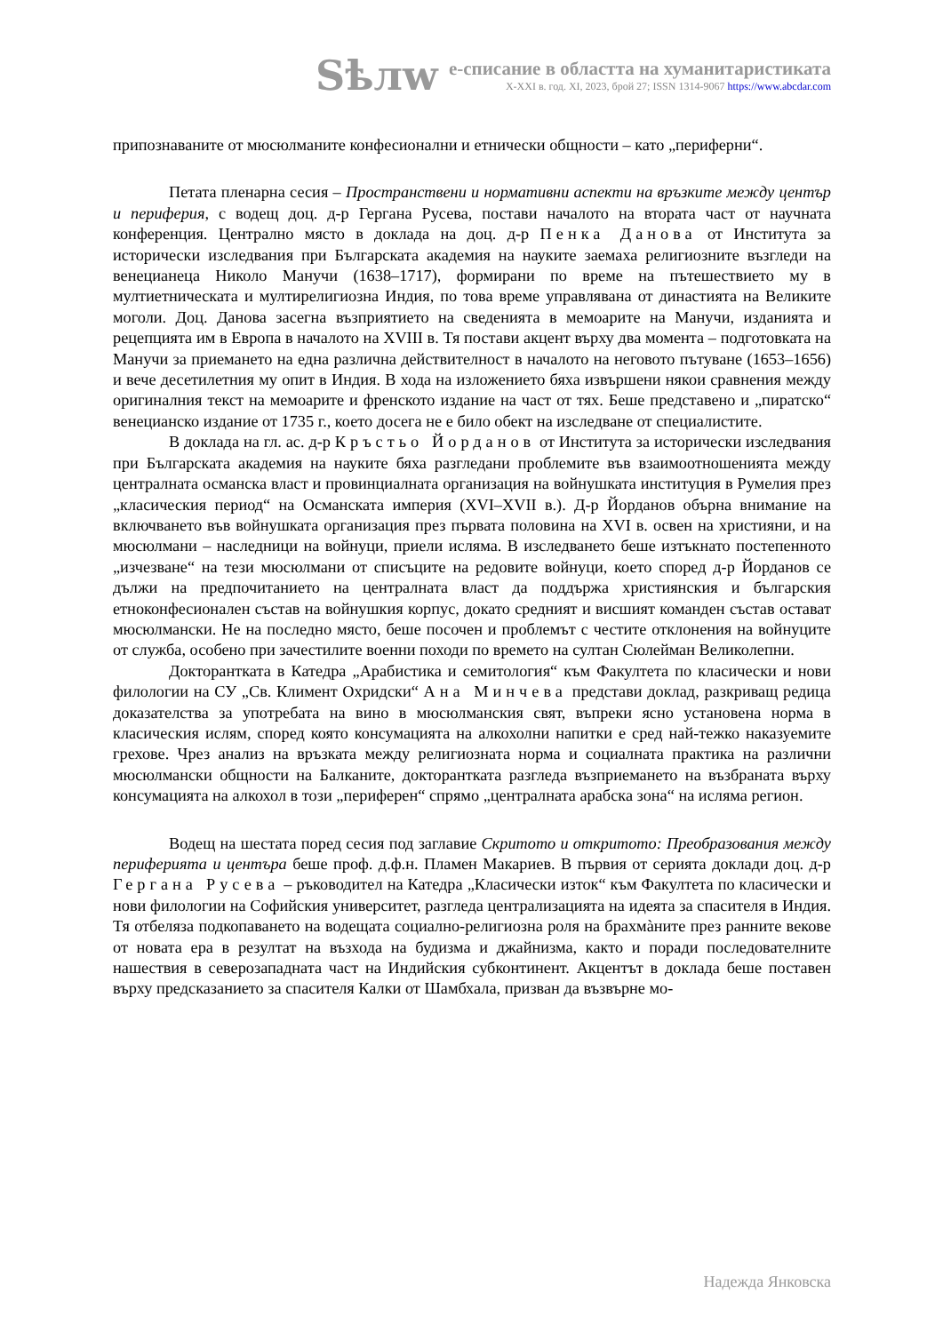Sѣлw
е-списание в областта на хуманитаристиката
X-XXI в. год. XI, 2023, брой 27; ISSN 1314-9067 https://www.abcdar.com
припознаваните от мюсюлманите конфесионални и етнически общности – като „периферни“.
Петата пленарна сесия – Пространствени и нормативни аспекти на връзките между център и периферия, с водещ доц. д-р Гергана Русева, постави началото на втората част от научната конференция. Централно място в доклада на доц. д-р Пенка Данова от Института за исторически изследвания при Българската академия на науките заемаха религиозните възгледи на венецианеца Николо Манучи (1638–1717), формирани по време на пътешествието му в мултиетническата и мултирелигиозна Индия, по това време управлявана от династията на Великите моголи. Доц. Данова засегна възприятието на сведенията в мемоарите на Манучи, изданията и рецепцията им в Европа в началото на XVIII в. Тя постави акцент върху два момента – подготовката на Манучи за приемането на една различна действителност в началото на неговото пътуване (1653–1656) и вече десетилетния му опит в Индия. В хода на изложението бяха извършени някои сравнения между оригиналния текст на мемоарите и френското издание на част от тях. Беше представено и „пиратско“ венецианско издание от 1735 г., което досега не е било обект на изследване от специалистите.
В доклада на гл. ас. д-р Кръстьо Йорданов от Института за исторически изследвания при Българската академия на науките бяха разгледани проблемите във взаимоотношенията между централната османска власт и провинциалната организация на войнушката институция в Румелия през „класическия период“ на Османската империя (XVI–XVII в.). Д-р Йорданов обърна внимание на включването във войнушката организация през първата половина на XVI в. освен на християни, и на мюсюлмани – наследници на войнуци, приели исляма. В изследването беше изтъкнато постепенното „изчезване“ на тези мюсюлмани от списъците на редовите войнуци, което според д-р Йорданов се дължи на предпочитанието на централната власт да поддържа християнския и българския етноконфесионален състав на войнушкия корпус, докато средният и висшият команден състав остават мюсюлмански. Не на последно място, беше посочен и проблемът с честите отклонения на войнуците от служба, особено при зачестилите военни походи по времето на султан Сюлейман Великолепни.
Докторантката в Катедра „Арабистика и семитология“ към Факултета по класически и нови филологии на СУ „Св. Климент Охридски“ Ана Минчева представи доклад, разкриващ редица доказателства за употребата на вино в мюсюлманския свят, въпреки ясно установена норма в класическия ислям, според която консумацията на алкохолни напитки е сред най-тежко наказуемите грехове. Чрез анализ на връзката между религиозната норма и социалната практика на различни мюсюлмански общности на Балканите, докторантката разгледа възприемането на възбраната върху консумацията на алкохол в този „периферен“ спрямо „централната арабска зона“ на исляма регион.
Водещ на шестата поред сесия под заглавие Скритото и откритото: Преобразования между периферията и центъра беше проф. д.ф.н. Пламен Макариев. В първия от серията доклади доц. д-р Гергана Русева – ръководител на Катедра „Класически изток“ към Факултета по класически и нови филологии на Софийския университет, разгледа централизацията на идеята за спасителя в Индия. Тя отбеляза подкопаването на водещата социално-религиозна роля на брахмàните през ранните векове от новата ера в резултат на възхода на будизма и джайнизма, както и поради последователните нашествия в северозападната част на Индийския субконтинент. Акцентът в доклада беше поставен върху предсказанието за спасителя Калки от Шамбхала, призван да възвърне мо-
Надежда Янковска